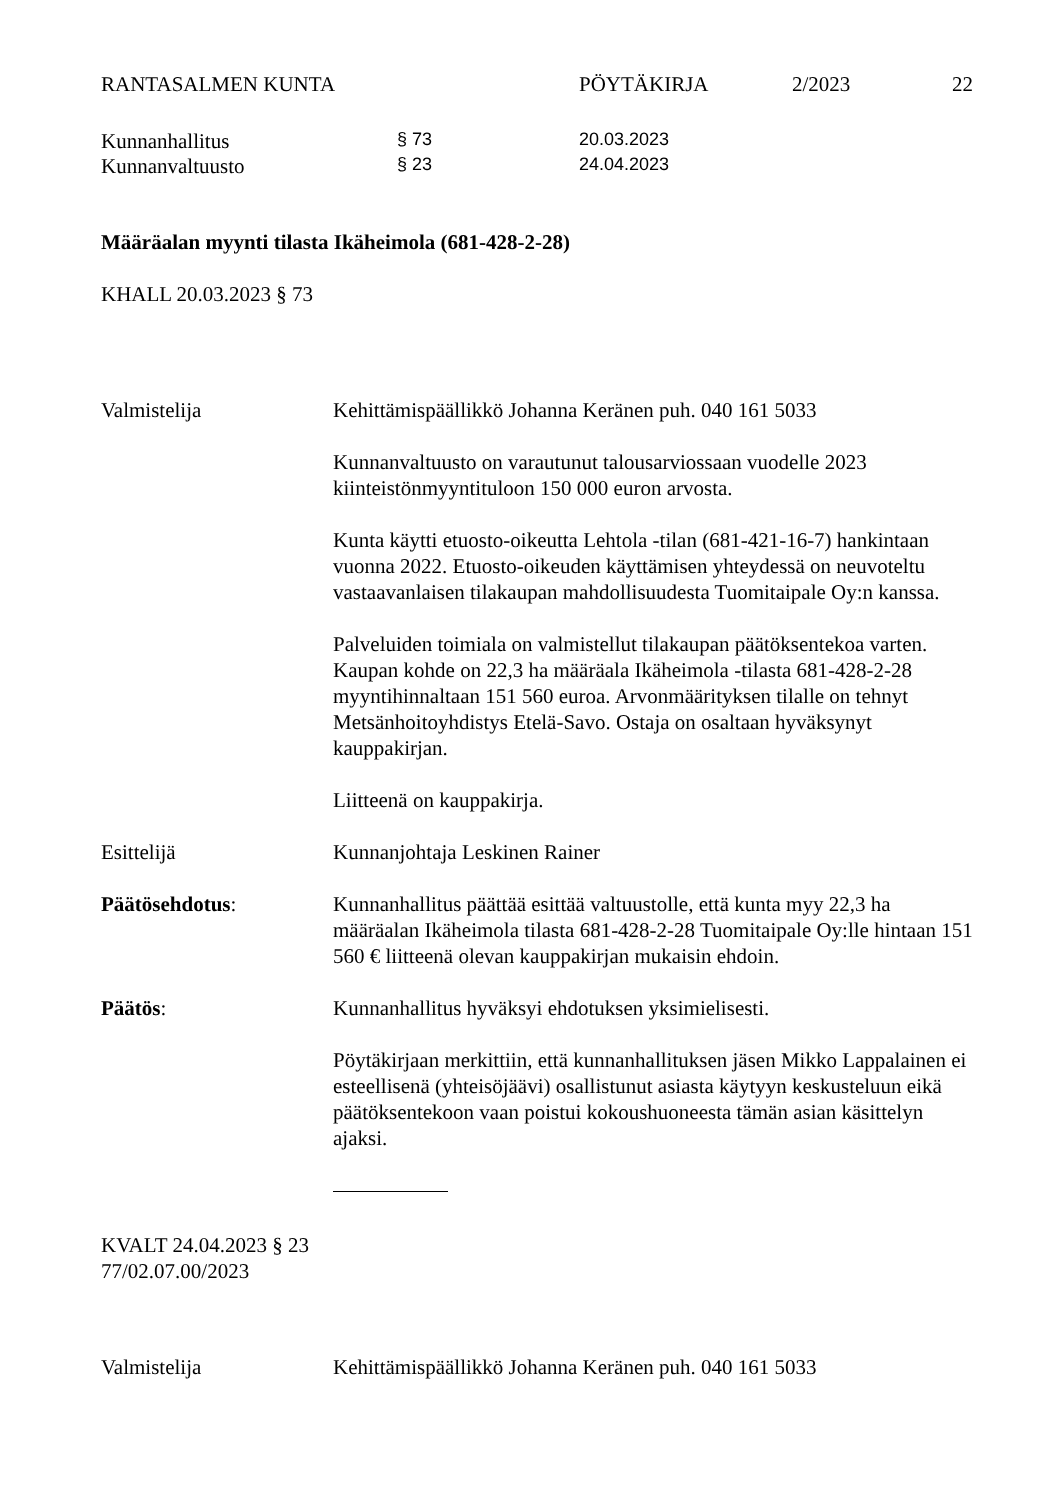RANTASALMEN KUNTA PÖYTÄKIRJA 2/2023 22
Kunnanhallitus § 73 20.03.2023
Kunnanvaltuusto § 23 24.04.2023
Määräalan myynti tilasta Ikäheimola (681-428-2-28)
KHALL 20.03.2023 § 73
Valmistelija
Kehittämispäällikkö Johanna Keränen puh. 040 161 5033
Kunnanvaltuusto on varautunut talousarviossaan vuodelle 2023 kiinteistönmyyntituloon 150 000 euron arvosta.
Kunta käytti etuosto-oikeutta Lehtola -tilan (681-421-16-7) hankintaan vuonna 2022. Etuosto-oikeuden käyttämisen yhteydessä on neuvoteltu vastaavanlaisen tilakaupan mahdollisuudesta Tuomitaipale Oy:n kanssa.
Palveluiden toimiala on valmistellut tilakaupan päätöksentekoa varten. Kaupan kohde on 22,3 ha määräala Ikäheimola -tilasta 681-428-2-28 myyntihinnaltaan 151 560 euroa. Arvonmäärityksen tilalle on tehnyt Metsänhoitoyhdistys Etelä-Savo. Ostaja on osaltaan hyväksynyt kauppakirjan.
Liitteenä on kauppakirja.
Esittelijä
Kunnanjohtaja Leskinen Rainer
Päätösehdotus:
Kunnanhallitus päättää esittää valtuustolle, että kunta myy 22,3 ha määräalan Ikäheimola tilasta 681-428-2-28 Tuomitaipale Oy:lle hintaan 151 560 € liitteenä olevan kauppakirjan mukaisin ehdoin.
Päätös:
Kunnanhallitus hyväksyi ehdotuksen yksimielisesti.
Pöytäkirjaan merkittiin, että kunnanhallituksen jäsen Mikko Lappalainen ei esteellisenä (yhteisöjäävi) osallistunut asiasta käytyyn keskusteluun eikä päätöksentekoon vaan poistui kokoushuoneesta tämän asian käsittelyn ajaksi.
KVALT 24.04.2023 § 23
77/02.07.00/2023
Valmistelija Kehittämispäällikkö Johanna Keränen puh. 040 161 5033